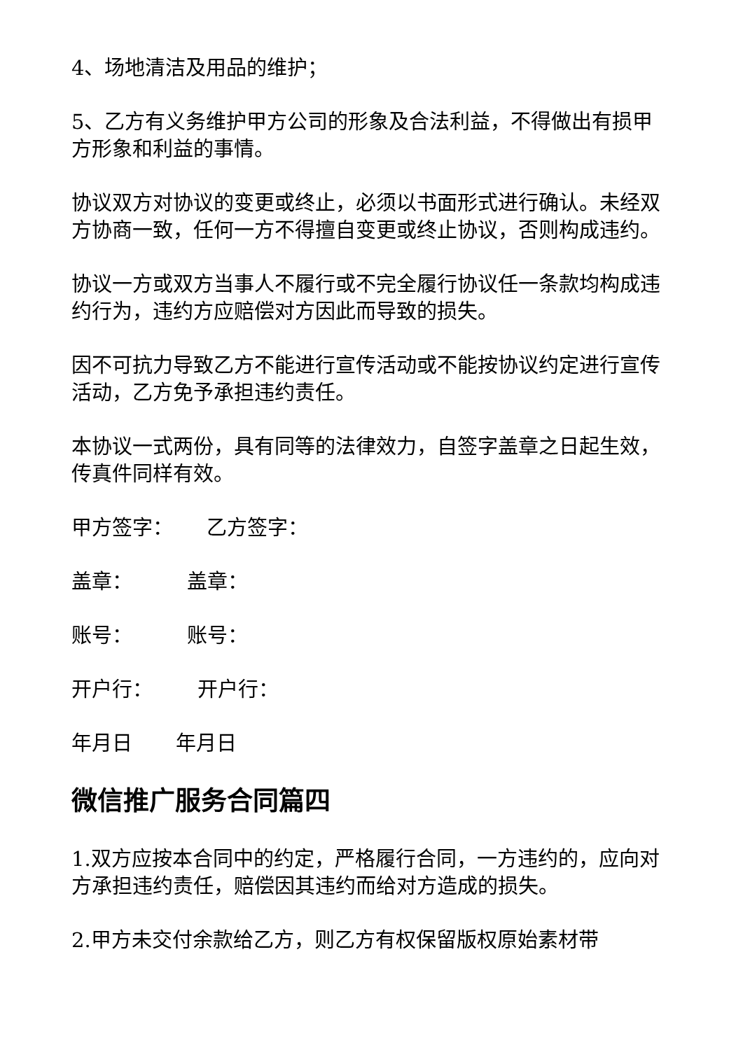4、场地清洁及用品的维护；
5、乙方有义务维护甲方公司的形象及合法利益，不得做出有损甲方形象和利益的事情。
协议双方对协议的变更或终止，必须以书面形式进行确认。未经双方协商一致，任何一方不得擅自变更或终止协议，否则构成违约。
协议一方或双方当事人不履行或不完全履行协议任一条款均构成违约行为，违约方应赔偿对方因此而导致的损失。
因不可抗力导致乙方不能进行宣传活动或不能按协议约定进行宣传活动，乙方免予承担违约责任。
本协议一式两份，具有同等的法律效力，自签字盖章之日起生效，传真件同样有效。
甲方签字： 乙方签字：
盖章： 盖章：
账号： 账号：
开户行： 开户行：
年月日 年月日
微信推广服务合同篇四
1.双方应按本合同中的约定，严格履行合同，一方违约的，应向对方承担违约责任，赔偿因其违约而给对方造成的损失。
2.甲方未交付余款给乙方，则乙方有权保留版权原始素材带